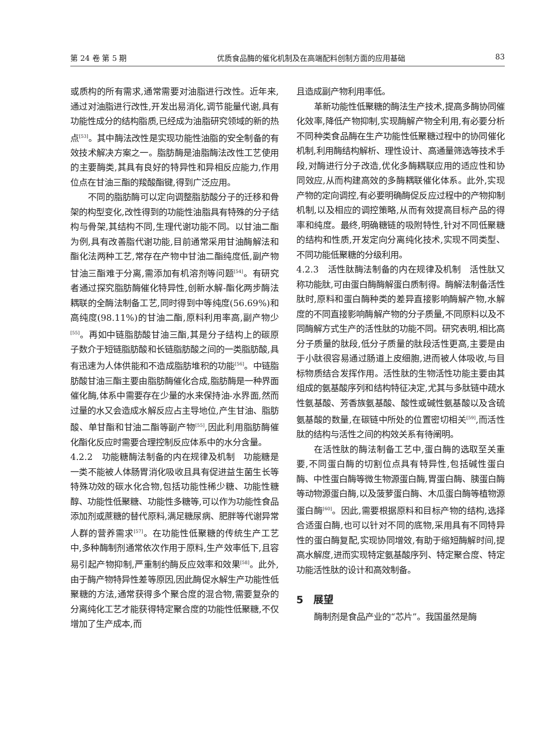第 24 卷 第 5 期 优质食品酶的催化机制及在高端配料创制方面的应用基础 83
或质构的所有需求,通常需要对油脂进行改性。近年来,通过对油脂进行改性,开发出易消化,调节能量代谢,具有功能性成分的结构脂质,已经成为油脂研究领域的新的热点<sup>[53]</sup>。其中酶法改性是实现功能性油脂的安全制备的有效技术解决方案之一。脂肪酶是油脂酶法改性工艺使用的主要酶类,其具有良好的特异性和异相反应能力,作用位点在甘油三酯的羧酸酯键,得到广泛应用。
不同的脂肪酶可以定向调整脂肪酸分子的迁移和骨架的构型变化,改性得到的功能性油脂具有特殊的分子结构与骨架,其结构不同,生理代谢功能不同。以甘油二酯为例,具有改善脂代谢功能,目前通常采用甘油酶解法和酯化法两种工艺,常存在产物中甘油二酯纯度低,副产物甘油三酯难于分离,需添加有机溶剂等问题<sup>[54]</sup>。有研究者通过探究脂肪酶催化特异性,创新水解-酯化两步酶法耦联的全酶法制备工艺,同时得到中等纯度(56.69%)和高纯度(98.11%)的甘油二酯,原料利用率高,副产物少<sup>[55]</sup>。再如中链脂肪酸甘油三酯,其是分子结构上的碳原子数介于短链脂肪酸和长链脂肪酸之间的一类脂肪酸,具有迅速为人体供能和不造成脂肪堆积的功能<sup>[56]</sup>。中链脂肪酸甘油三酯主要由脂肪酶催化合成,脂肪酶是一种界面催化酶,体系中需要存在少量的水来保持油-水界面,然而过量的水又会造成水解反应占主导地位,产生甘油、脂肪酸、单甘酯和甘油二酯等副产物<sup>[55]</sup>,因此利用脂肪酶催化酯化反应时需要合理控制反应体系中的水分含量。
4.2.2　功能糖酶法制备的内在规律及机制　功能糖是一类不能被人体肠胃消化吸收且具有促进益生菌生长等特殊功效的碳水化合物,包括功能性稀少糖、功能性糖醇、功能性低聚糖、功能性多糖等,可以作为功能性食品添加剂或蔗糖的替代原料,满足糖尿病、肥胖等代谢异常人群的营养需求<sup>[57]</sup>。在功能性低聚糖的传统生产工艺中,多种酶制剂通常依次作用于原料,生产效率低下,且容易引起产物抑制,严重制约酶反应效率和效果<sup>[58]</sup>。此外,由于酶产物特异性差等原因,因此酶促水解生产功能性低聚糖的方法,通常获得多个聚合度的混合物,需要复杂的分离纯化工艺才能获得特定聚合度的功能性低聚糖,不仅增加了生产成本,而
且造成副产物利用率低。
革新功能性低聚糖的酶法生产技术,提高多酶协同催化效率,降低产物抑制,实现酶解产物全利用,有必要分析不同种类食品酶在生产功能性低聚糖过程中的协同催化机制,利用酶结构解析、理性设计、高通量筛选等技术手段,对酶进行分子改造,优化多酶耦联应用的适应性和协同效应,从而构建高效的多酶耦联催化体系。此外,实现产物的定向调控,有必要明确酶促反应过程中的产物抑制机制,以及相应的调控策略,从而有效提高目标产品的得率和纯度。最终,明确糖链的吸附特性,针对不同低聚糖的结构和性质,开发定向分离纯化技术,实现不同类型、不同功能低聚糖的分级利用。
4.2.3　活性肽酶法制备的内在规律及机制　活性肽又称功能肽,可由蛋白酶酶解蛋白质制得。酶解法制备活性肽时,原料和蛋白酶种类的差异直接影响酶解产物,水解度的不同直接影响酶解产物的分子质量,不同原料以及不同酶解方式生产的活性肽的功能不同。研究表明,相比高分子质量的肽段,低分子质量的肽段活性更高,主要是由于小肽很容易通过肠道上皮细胞,进而被人体吸收,与目标物质结合发挥作用。活性肽的生物活性功能主要由其组成的氨基酸序列和结构特征决定,尤其与多肽链中疏水性氨基酸、芳香族氨基酸、酸性或碱性氨基酸以及含硫氨基酸的数量,在碳链中所处的位置密切相关<sup>[59]</sup>,而活性肽的结构与活性之间的构效关系有待阐明。
在活性肽的酶法制备工艺中,蛋白酶的选取至关重要,不同蛋白酶的切割位点具有特异性,包括碱性蛋白酶、中性蛋白酶等微生物源蛋白酶,胃蛋白酶、胰蛋白酶等动物源蛋白酶,以及菠萝蛋白酶、木瓜蛋白酶等植物源蛋白酶<sup>[60]</sup>。因此,需要根据原料和目标产物的结构,选择合适蛋白酶,也可以针对不同的底物,采用具有不同特异性的蛋白酶复配,实现协同增效,有助于缩短酶解时间,提高水解度,进而实现特定氨基酸序列、特定聚合度、特定功能活性肽的设计和高效制备。
5　展望
酶制剂是食品产业的“芯片”。我国虽然是酶